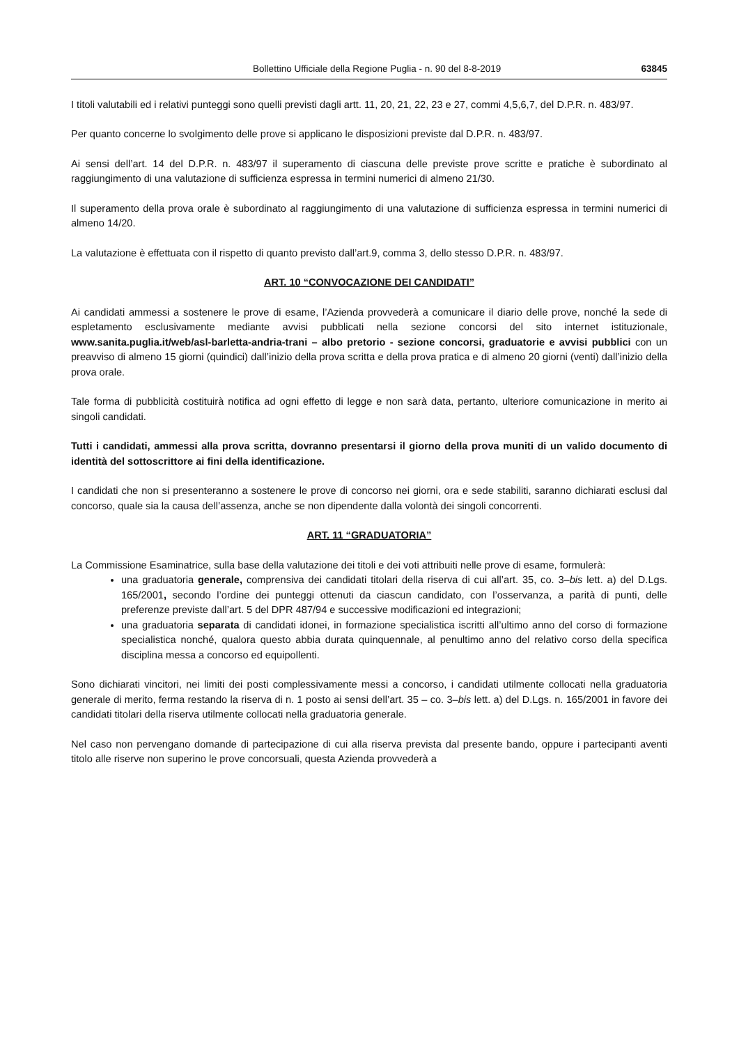Bollettino Ufficiale della Regione Puglia - n. 90 del 8-8-2019 63845
I titoli valutabili ed i relativi punteggi sono quelli previsti dagli artt. 11, 20, 21, 22, 23 e 27, commi 4,5,6,7, del D.P.R. n. 483/97.
Per quanto concerne lo svolgimento delle prove si applicano le disposizioni previste dal D.P.R. n. 483/97.
Ai sensi dell’art. 14 del D.P.R. n. 483/97 il superamento di ciascuna delle previste prove scritte e pratiche è subordinato al raggiungimento di una valutazione di sufficienza espressa in termini numerici di almeno 21/30.
Il superamento della prova orale è subordinato al raggiungimento di una valutazione di sufficienza espressa in termini numerici di almeno 14/20.
La valutazione è effettuata con il rispetto di quanto previsto dall’art.9, comma 3, dello stesso D.P.R. n. 483/97.
ART. 10 “CONVOCAZIONE DEI CANDIDATI”
Ai candidati ammessi a sostenere le prove di esame, l’Azienda provvederà a comunicare il diario delle prove, nonché la sede di espletamento esclusivamente mediante avvisi pubblicati nella sezione concorsi del sito internet istituzionale, www.sanita.puglia.it/web/asl-barletta-andria-trani – albo pretorio - sezione concorsi, graduatorie e avvisi pubblici con un preavviso di almeno 15 giorni (quindici) dall’inizio della prova scritta e della prova pratica e di almeno 20 giorni (venti) dall’inizio della prova orale.
Tale forma di pubblicità costituirà notifica ad ogni effetto di legge e non sarà data, pertanto, ulteriore comunicazione in merito ai singoli candidati.
Tutti i candidati, ammessi alla prova scritta, dovranno presentarsi il giorno della prova muniti di un valido documento di identità del sottoscrittore ai fini della identificazione.
I candidati che non si presenteranno a sostenere le prove di concorso nei giorni, ora e sede stabiliti, saranno dichiarati esclusi dal concorso, quale sia la causa dell’assenza, anche se non dipendente dalla volontà dei singoli concorrenti.
ART. 11 “GRADUATORIA”
La Commissione Esaminatrice, sulla base della valutazione dei titoli e dei voti attribuiti nelle prove di esame, formulerà:
una graduatoria generale, comprensiva dei candidati titolari della riserva di cui all’art. 35, co. 3–bis lett. a) del D.Lgs. 165/2001, secondo l’ordine dei punteggi ottenuti da ciascun candidato, con l’osservanza, a parità di punti, delle preferenze previste dall’art. 5 del DPR 487/94 e successive modificazioni ed integrazioni;
una graduatoria separata di candidati idonei, in formazione specialistica iscritti all’ultimo anno del corso di formazione specialistica nonché, qualora questo abbia durata quinquennale, al penultimo anno del relativo corso della specifica disciplina messa a concorso ed equipollenti.
Sono dichiarati vincitori, nei limiti dei posti complessivamente messi a concorso, i candidati utilmente collocati nella graduatoria generale di merito, ferma restando la riserva di n. 1 posto ai sensi dell’art. 35 – co. 3–bis lett. a) del D.Lgs. n. 165/2001 in favore dei candidati titolari della riserva utilmente collocati nella graduatoria generale.
Nel caso non pervengano domande di partecipazione di cui alla riserva prevista dal presente bando, oppure i partecipanti aventi titolo alle riserve non superino le prove concorsuali, questa Azienda provvederà a